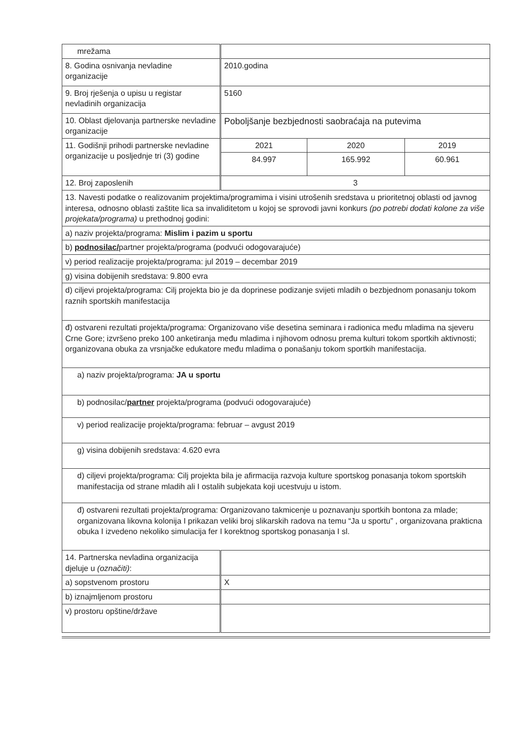| mrežama | | | |
| 8. Godina osnivanja nevladine organizacije | 2010.godina | | |
| 9. Broj rješenja o upisu u registar nevladinih organizacija | 5160 | | |
| 10. Oblast djelovanja partnerske nevladine organizacije | Poboljšanje bezbjednosti saobraćaja na putevima | | |
| 11. Godišnji prihodi partnerske nevladine organizacije u posljednje tri (3) godine | 2021 | 2020 | 2019 |
| | 84.997 | 165.992 | 60.961 |
| 12. Broj zaposlenih | 3 | | |
| 13. Navesti podatke o realizovanim projektima/programima i visini utrošenih sredstava u prioritetnoj oblasti od javnog interesa, odnosno oblasti zaštite lica sa invaliditetom u kojoj se sprovodi javni konkurs (po potrebi dodati kolone za više projekata/programa) u prethodnoj godini: | | | |
| a) naziv projekta/programa: Mislim i pazim u sportu | | | |
| b) podnosilac/ partner projekta/programa (podvući odogovarajuće) | | | |
| v) period realizacije projekta/programa: jul 2019 – decembar 2019 | | | |
| g) visina dobijenih sredstava: 9.800 evra | | | |
| d) ciljevi projekta/programa: Cilj projekta bio je da doprinese podizanje svijeti mladih o bezbjednom ponasanju tokom raznih sportskih manifestacija | | | |
| đ) ostvareni rezultati projekta/programa: Organizovano više desetina seminara i radionica među mladima na sjeveru Crne Gore; izvršeno preko 100 anketiranja među mladima i njihovom odnosu prema kulturi tokom sportkih aktivnosti; organizovana obuka za vrsnjačke edukatore među mladima o ponašanju tokom sportkih manifestacija. | | | |
| a) naziv projekta/programa: JA u sportu | | | |
| b) podnosilac/ partner projekta/programa (podvući odogovarajuće) | | | |
| v) period realizacije projekta/programa: februar – avgust 2019 | | | |
| g) visina dobijenih sredstava: 4.620 evra | | | |
| d) ciljevi projekta/programa: Cilj projekta bila je afirmacija razvoja kulture sportskog ponasanja tokom sportskih manifestacija od strane mladih ali I ostalih subjekata koji ucestvuju u istom. | | | |
| đ) ostvareni rezultati projekta/programa: Organizovano takmicenje u poznavanju sportkih bontona za mlade; organizovana likovna kolonija I prikazan veliki broj slikarskih radova na temu “Ja u sportu” , organizovana prakticna obuka I izvedeno nekoliko simulacija fer I korektnog sportskog ponasanja I sl. | | | |
| 14. Partnerska nevladina organizacija djeluje u (označiti) : | | | |
| a) sopstvenom prostoru | X | | |
| b) iznajmljenom prostoru | | | |
| v) prostoru opštine/države | | | |